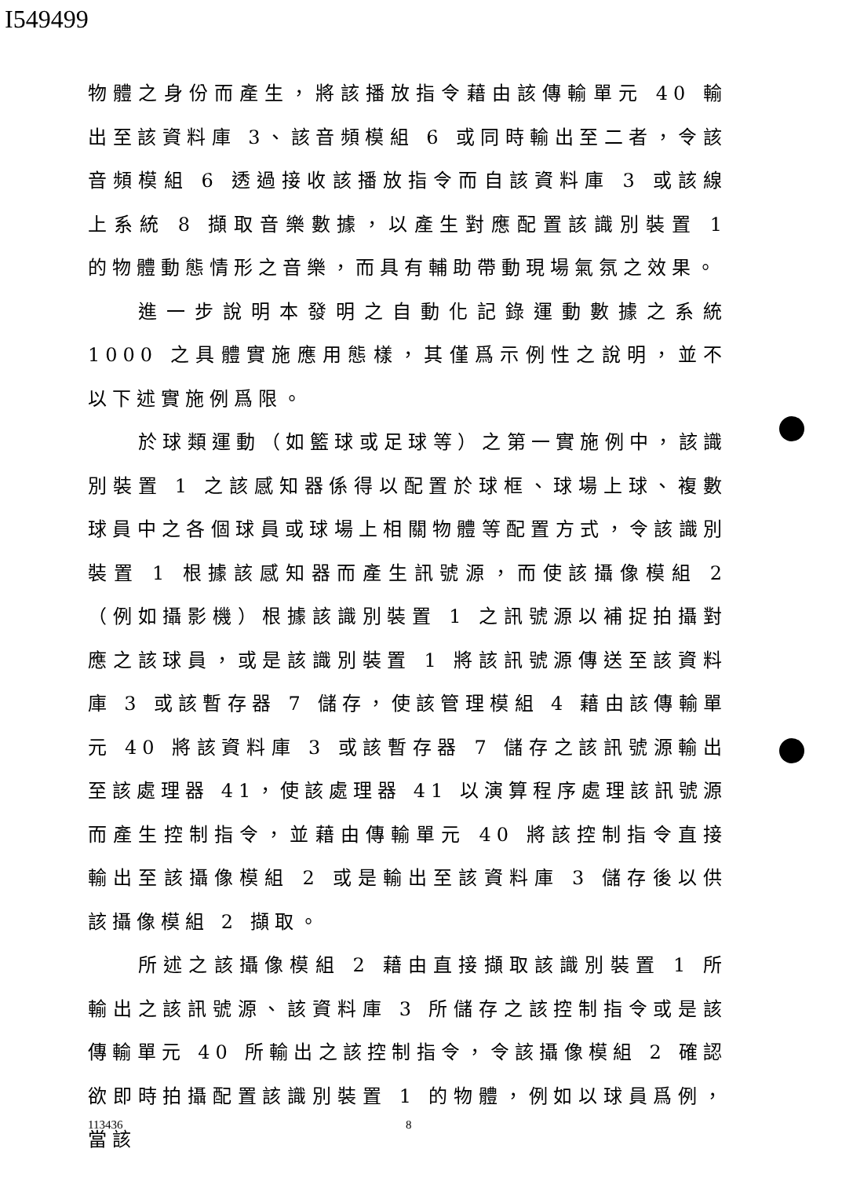I549499
物體之身份而產生，將該播放指令藉由該傳輸單元 40 輸出至該資料庫 3、該音頻模組 6 或同時輸出至二者，令該音頻模組 6 透過接收該播放指令而自該資料庫 3 或該線上系統 8 擷取音樂數據，以產生對應配置該識別裝置 1 的物體動態情形之音樂，而具有輔助帶動現場氣氛之效果。
進一步說明本發明之自動化記錄運動數據之系統 1000 之具體實施應用態樣，其僅爲示例性之說明，並不以下述實施例爲限。
於球類運動（如籃球或足球等）之第一實施例中，該識別裝置 1 之該感知器係得以配置於球框、球場上球、複數球員中之各個球員或球場上相關物體等配置方式，令該識別裝置 1 根據該感知器而產生訊號源，而使該攝像模組 2（例如攝影機）根據該識別裝置 1 之訊號源以補捉拍攝對應之該球員，或是該識別裝置 1 將該訊號源傳送至該資料庫 3 或該暫存器 7 儲存，使該管理模組 4 藉由該傳輸單元 40 將該資料庫 3 或該暫存器 7 儲存之該訊號源輸出至該處理器 41，使該處理器 41 以演算程序處理該訊號源而產生控制指令，並藉由傳輸單元 40 將該控制指令直接輸出至該攝像模組 2 或是輸出至該資料庫 3 儲存後以供該攝像模組 2 擷取。
所述之該攝像模組 2 藉由直接擷取該識別裝置 1 所輸出之該訊號源、該資料庫 3 所儲存之該控制指令或是該傳輸單元 40 所輸出之該控制指令，令該攝像模組 2 確認欲即時拍攝配置該識別裝置 1 的物體，例如以球員爲例，當該
113436 8